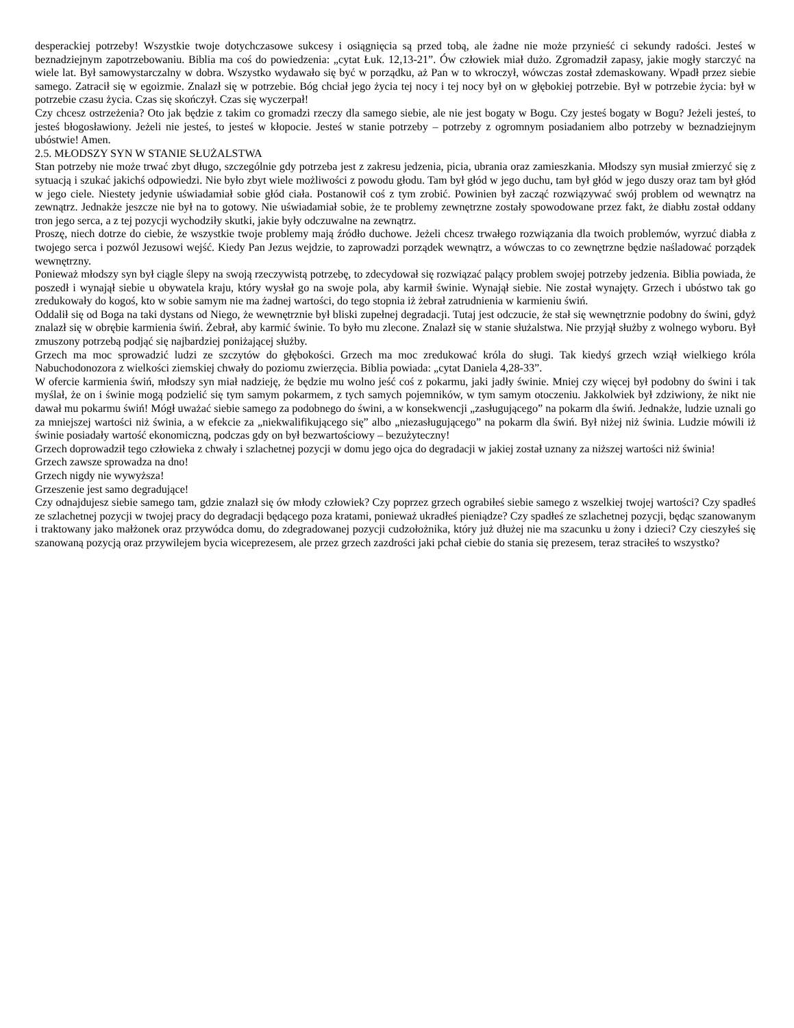desperackiej potrzeby! Wszystkie twoje dotychczasowe sukcesy i osiągnięcia są przed tobą, ale żadne nie może przynieść ci sekundy radości. Jesteś w beznadziejnym zapotrzebowaniu. Biblia ma coś do powiedzenia: „cytat Łuk. 12,13-21”. Ów człowiek miał dużo. Zgromadził zapasy, jakie mogły starczyć na wiele lat. Był samowystarczalny w dobra. Wszystko wydawało się być w porządku, aż Pan w to wkroczył, wówczas został zdemaskowany. Wpadł przez siebie samego. Zatracił się w egoizmie. Znalazł się w potrzebie. Bóg chciał jego życia tej nocy i tej nocy był on w głębokiej potrzebie. Był w potrzebie życia: był w potrzebie czasu życia. Czas się skończył. Czas się wyczerpał!
Czy chcesz ostrzeżenia? Oto jak będzie z takim co gromadzi rzeczy dla samego siebie, ale nie jest bogaty w Bogu. Czy jesteś bogaty w Bogu? Jeżeli jesteś, to jesteś błogosławiony. Jeżeli nie jesteś, to jesteś w kłopocie. Jesteś w stanie potrzeby – potrzeby z ogromnym posiadaniem albo potrzeby w beznadziejnym ubóstwie! Amen.
2.5. MŁODSZY SYN W STANIE SŁUŻALSTWA
Stan potrzeby nie może trwać zbyt długo, szczególnie gdy potrzeba jest z zakresu jedzenia, picia, ubrania oraz zamieszkania. Młodszy syn musiał zmierzyć się z sytuacją i szukać jakichś odpowiedzi. Nie było zbyt wiele możliwości z powodu głodu. Tam był głód w jego duchu, tam był głód w jego duszy oraz tam był głód w jego ciele. Niestety jedynie uświadamiał sobie głód ciała. Postanowił coś z tym zrobić. Powinien był zacząć rozwiązywać swój problem od wewnątrz na zewnątrz. Jednakże jeszcze nie był na to gotowy. Nie uświadamiał sobie, że te problemy zewnętrzne zostały spowodowane przez fakt, że diabłu został oddany tron jego serca, a z tej pozycji wychodziły skutki, jakie były odczuwalne na zewnątrz.
Proszę, niech dotrze do ciebie, że wszystkie twoje problemy mają źródło duchowe. Jeżeli chcesz trwałego rozwiązania dla twoich problemów, wyrzuć diabła z twojego serca i pozwól Jezusowi wejść. Kiedy Pan Jezus wejdzie, to zaprowadzi porządek wewnątrz, a wówczas to co zewnętrzne będzie naśladować porządek wewnętrzny.
Ponieważ młodszy syn był ciągle ślepy na swoją rzeczywistą potrzebę, to zdecydował się rozwiązać palący problem swojej potrzeby jedzenia. Biblia powiada, że poszedł i wynajął siebie u obywatela kraju, który wysłał go na swoje pola, aby karmił świnie. Wynajął siebie. Nie został wynajęty. Grzech i ubóstwo tak go zredukowały do kogoś, kto w sobie samym nie ma żadnej wartości, do tego stopnia iż żebrał zatrudnienia w karmieniu świń.
Oddalił się od Boga na taki dystans od Niego, że wewnętrznie był bliski zupełnej degradacji. Tutaj jest odczucie, że stał się wewnętrznie podobny do świni, gdyż znalazł się w obrębie karmienia świń. Żebrał, aby karmić świnie. To było mu zlecone. Znalazł się w stanie służalstwa. Nie przyjął służby z wolnego wyboru. Był zmuszony potrzebą podjąć się najbardziej poniżającej służby.
Grzech ma moc sprowadzić ludzi ze szczytów do głębokości. Grzech ma moc zredukować króla do sługi. Tak kiedyś grzech wziął wielkiego króla Nabuchodonozora z wielkości ziemskiej chwały do poziomu zwierzęcia. Biblia powiada: „cytat Daniela 4,28-33”.
W ofercie karmienia świń, młodszy syn miał nadzieję, że będzie mu wolno jeść coś z pokarmu, jaki jadły świnie. Mniej czy więcej był podobny do świni i tak myślał, że on i świnie mogą podzielić się tym samym pokarmem, z tych samych pojemników, w tym samym otoczeniu. Jakkolwiek był zdziwiony, że nikt nie dawał mu pokarmu świń! Mógł uważać siebie samego za podobnego do świni, a w konsekwencji „zasługującego” na pokarm dla świń. Jednakże, ludzie uznali go za mniejszej wartości niż świnia, a w efekcie za „niekwalifikującego się” albo „niezasługującego” na pokarm dla świń. Był niżej niż świnia. Ludzie mówili iż świnie posiadały wartość ekonomiczną, podczas gdy on był bezwartościowy – bezużyteczny!
Grzech doprowadził tego człowieka z chwały i szlachetnej pozycji w domu jego ojca do degradacji w jakiej został uznany za niższej wartości niż świnia!
Grzech zawsze sprowadza na dno!
Grzech nigdy nie wywyższa!
Grzeszenie jest samo degradujące!
Czy odnajdujesz siebie samego tam, gdzie znalazł się ów młody człowiek? Czy poprzez grzech ograbiłeś siebie samego z wszelkiej twojej wartości? Czy spadłeś ze szlachetnej pozycji w twojej pracy do degradacji będącego poza kratami, ponieważ ukradłeś pieniądze? Czy spadłeś ze szlachetnej pozycji, będąc szanowanym i traktowany jako małżonek oraz przywódca domu, do zdegradowanej pozycji cudzołożnika, który już dłużej nie ma szacunku u żony i dzieci? Czy cieszyłeś się szanowaną pozycją oraz przywilejem bycia wiceprezesem, ale przez grzech zazdrości jaki pchał ciebie do stania się prezesem, teraz straciłeś to wszystko?